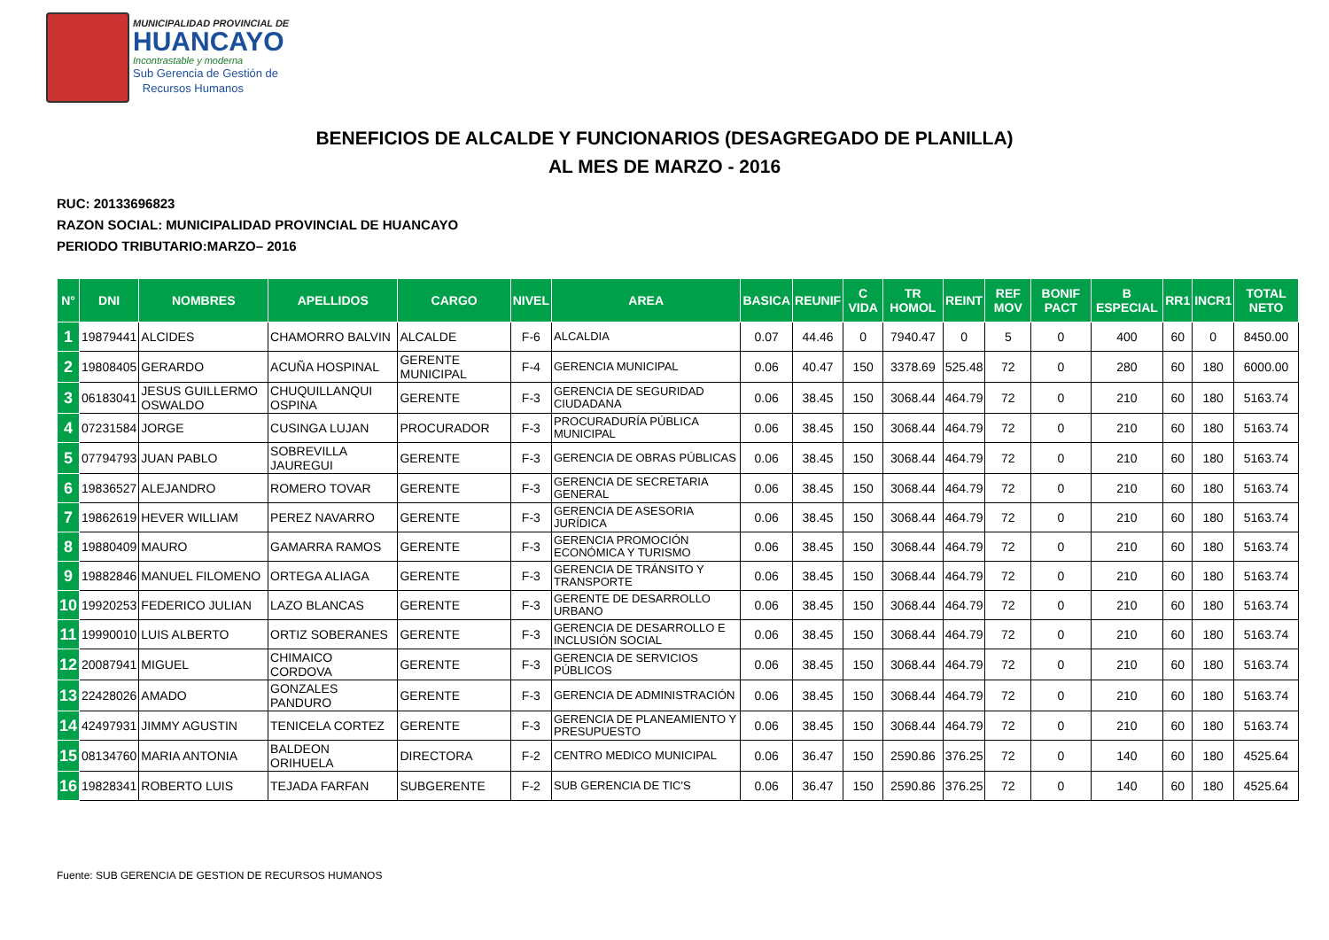MUNICIPALIDAD PROVINCIAL DE
HUANCAYO
Incontrastable y moderna
Sub Gerencia de Gestión de
Recursos Humanos
BENEFICIOS DE ALCALDE Y FUNCIONARIOS (DESAGREGADO DE PLANILLA)
AL MES DE MARZO - 2016
RUC: 20133696823
RAZON SOCIAL: MUNICIPALIDAD PROVINCIAL DE HUANCAYO
PERIODO TRIBUTARIO:MARZO– 2016
| N° | DNI | NOMBRES | APELLIDOS | CARGO | NIVEL | AREA | BASICA | REUNIF | C VIDA | TR HOMOL | REINT | REF MOV | BONIF PACT | B ESPECIAL | RR1 | INCR1 | TOTAL NETO |
| --- | --- | --- | --- | --- | --- | --- | --- | --- | --- | --- | --- | --- | --- | --- | --- | --- | --- |
| 1 | 19879441 | ALCIDES | CHAMORRO BALVIN | ALCALDE | F-6 | ALCALDIA | 0.07 | 44.46 | 0 | 7940.47 | 0 | 5 | 0 | 400 | 60 | 0 | 8450.00 |
| 2 | 19808405 | GERARDO | ACUÑA HOSPINAL | GERENTE MUNICIPAL | F-4 | GERENCIA MUNICIPAL | 0.06 | 40.47 | 150 | 3378.69 | 525.48 | 72 | 0 | 280 | 60 | 180 | 6000.00 |
| 3 | 06183041 | JESUS GUILLERMO OSWALDO | CHUQUILLANQUI OSPINA | GERENTE | F-3 | GERENCIA DE SEGURIDAD CIUDADANA | 0.06 | 38.45 | 150 | 3068.44 | 464.79 | 72 | 0 | 210 | 60 | 180 | 5163.74 |
| 4 | 07231584 | JORGE | CUSINGA LUJAN | PROCURADOR | F-3 | PROCURADURÍA PÚBLICA MUNICIPAL | 0.06 | 38.45 | 150 | 3068.44 | 464.79 | 72 | 0 | 210 | 60 | 180 | 5163.74 |
| 5 | 07794793 | JUAN PABLO | SOBREVILLA JAUREGUI | GERENTE | F-3 | GERENCIA DE OBRAS PÚBLICAS | 0.06 | 38.45 | 150 | 3068.44 | 464.79 | 72 | 0 | 210 | 60 | 180 | 5163.74 |
| 6 | 19836527 | ALEJANDRO | ROMERO TOVAR | GERENTE | F-3 | GERENCIA DE SECRETARIA GENERAL | 0.06 | 38.45 | 150 | 3068.44 | 464.79 | 72 | 0 | 210 | 60 | 180 | 5163.74 |
| 7 | 19862619 | HEVER WILLIAM | PEREZ NAVARRO | GERENTE | F-3 | GERENCIA DE ASESORIA JURÍDICA | 0.06 | 38.45 | 150 | 3068.44 | 464.79 | 72 | 0 | 210 | 60 | 180 | 5163.74 |
| 8 | 19880409 | MAURO | GAMARRA RAMOS | GERENTE | F-3 | GERENCIA PROMOCIÓN ECONÓMICA Y TURISMO | 0.06 | 38.45 | 150 | 3068.44 | 464.79 | 72 | 0 | 210 | 60 | 180 | 5163.74 |
| 9 | 19882846 | MANUEL FILOMENO | ORTEGA ALIAGA | GERENTE | F-3 | GERENCIA DE TRÁNSITO Y TRANSPORTE | 0.06 | 38.45 | 150 | 3068.44 | 464.79 | 72 | 0 | 210 | 60 | 180 | 5163.74 |
| 10 | 19920253 | FEDERICO JULIAN | LAZO BLANCAS | GERENTE | F-3 | GERENTE DE DESARROLLO URBANO | 0.06 | 38.45 | 150 | 3068.44 | 464.79 | 72 | 0 | 210 | 60 | 180 | 5163.74 |
| 11 | 19990010 | LUIS ALBERTO | ORTIZ SOBERANES | GERENTE | F-3 | GERENCIA DE DESARROLLO E INCLUSIÓN SOCIAL | 0.06 | 38.45 | 150 | 3068.44 | 464.79 | 72 | 0 | 210 | 60 | 180 | 5163.74 |
| 12 | 20087941 | MIGUEL | CHIMAICO CORDOVA | GERENTE | F-3 | GERENCIA DE SERVICIOS PÚBLICOS | 0.06 | 38.45 | 150 | 3068.44 | 464.79 | 72 | 0 | 210 | 60 | 180 | 5163.74 |
| 13 | 22428026 | AMADO | GONZALES PANDURO | GERENTE | F-3 | GERENCIA DE ADMINISTRACIÓN | 0.06 | 38.45 | 150 | 3068.44 | 464.79 | 72 | 0 | 210 | 60 | 180 | 5163.74 |
| 14 | 42497931 | JIMMY AGUSTIN | TENICELA CORTEZ | GERENTE | F-3 | GERENCIA DE PLANEAMIENTO Y PRESUPUESTO | 0.06 | 38.45 | 150 | 3068.44 | 464.79 | 72 | 0 | 210 | 60 | 180 | 5163.74 |
| 15 | 08134760 | MARIA ANTONIA | BALDEON ORIHUELA | DIRECTORA | F-2 | CENTRO MEDICO MUNICIPAL | 0.06 | 36.47 | 150 | 2590.86 | 376.25 | 72 | 0 | 140 | 60 | 180 | 4525.64 |
| 16 | 19828341 | ROBERTO LUIS | TEJADA FARFAN | SUBGERENTE | F-2 | SUB GERENCIA DE TIC'S | 0.06 | 36.47 | 150 | 2590.86 | 376.25 | 72 | 0 | 140 | 60 | 180 | 4525.64 |
Fuente: SUB GERENCIA DE GESTION DE RECURSOS HUMANOS